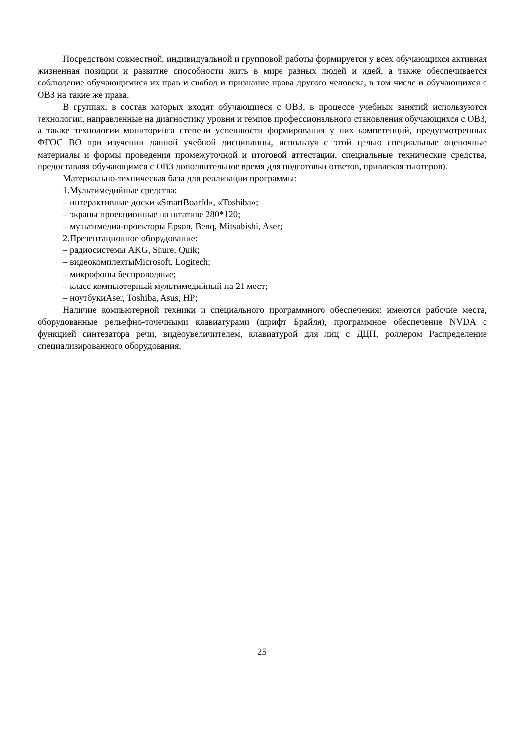Посредством совместной, индивидуальной и групповой работы формируется у всех обучающихся активная жизненная позиции и развитие способности жить в мире разных людей и идей, а также обеспечивается соблюдение обучающимися их прав и свобод и признание права другого человека, в том числе и обучающихся с ОВЗ на такие же права.
В группах, в состав которых входят обучающиеся с ОВЗ, в процессе учебных занятий используются технологии, направленные на диагностику уровня и темпов профессионального становления обучающихся с ОВЗ, а также технологии мониторинга степени успешности формирования у них компетенций, предусмотренных ФГОС ВО при изучении данной учебной дисциплины, используя с этой целью специальные оценочные материалы и формы проведения промежуточной и итоговой аттестации, специальные технические средства, предоставляя обучающимся с ОВЗ дополнительное время для подготовки ответов, привлекая тьютеров).
Материально-техническая база для реализации программы:
1.Мультимедийные средства:
– интерактивные доски «SmartBoarfd», «Toshiba»;
– экраны проекционные на штативе 280*120;
– мультимедиа-проекторы Epson, Benq, Mitsubishi, Aser;
2.Презентационное оборудование:
– радиосистемы AKG, Shure, Quik;
– видеокомплектыMicrosoft, Logitech;
– микрофоны беспроводные;
– класс компьютерный мультимедийный на 21 мест;
– ноутбукиAser, Toshiba, Asus, HP;
Наличие компьютерной техники и специального программного обеспечения: имеются рабочие места, оборудованные рельефно-точечными клавиатурами (шрифт Брайля), программное обеспечение NVDA с функцией синтезатора речи, видеоувеличителем, клавиатурой для лиц с ДЦП, роллером Распределение специализированного оборудования.
25